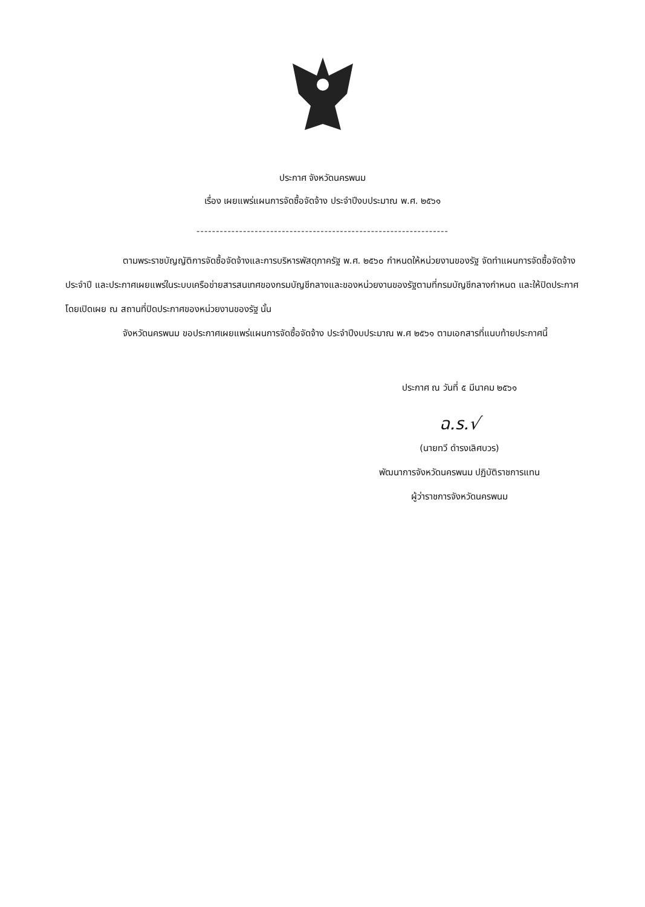ประกาศ จังหวัดนครพนม
เรื่อง เผยแพร่แผนการจัดซื้อจัดจ้าง ประจำปีงบประมาณ พ.ศ. ๒๕๖๑
-----------------------------------------------------------------
ตามพระราชบัญญัติการจัดซื้อจัดจ้างและการบริหารพัสดุภาครัฐ พ.ศ. ๒๕๖๐ กำหนดให้หน่วยงานของรัฐ จัดทำแผนการจัดซื้อจัดจ้างประจำปี และประกาศเผยแพร่ในระบบเครือข่ายสารสนเทศของกรมบัญชีกลางและของหน่วยงานของรัฐตามที่กรมบัญชีกลางกำหนด และให้ปิดประกาศโดยเปิดเผย ณ สถานที่ปิดประกาศของหน่วยงานของรัฐ นั้น
จังหวัดนครพนม ขอประกาศเผยแพร่แผนการจัดซื้อจัดจ้าง ประจำปีงบประมาณ พ.ศ ๒๕๖๑ ตามเอกสารที่แนบท้ายประกาศนี้
ประกาศ ณ วันที่ ๕ มีนาคม ๒๕๖๑
ฉ.ร.√
(นายทวี ดำรงเลิศบวร)
พัฒนาการจังหวัดนครพนม ปฏิบัติราชการแทน
ผู้ว่าราชการจังหวัดนครพนม